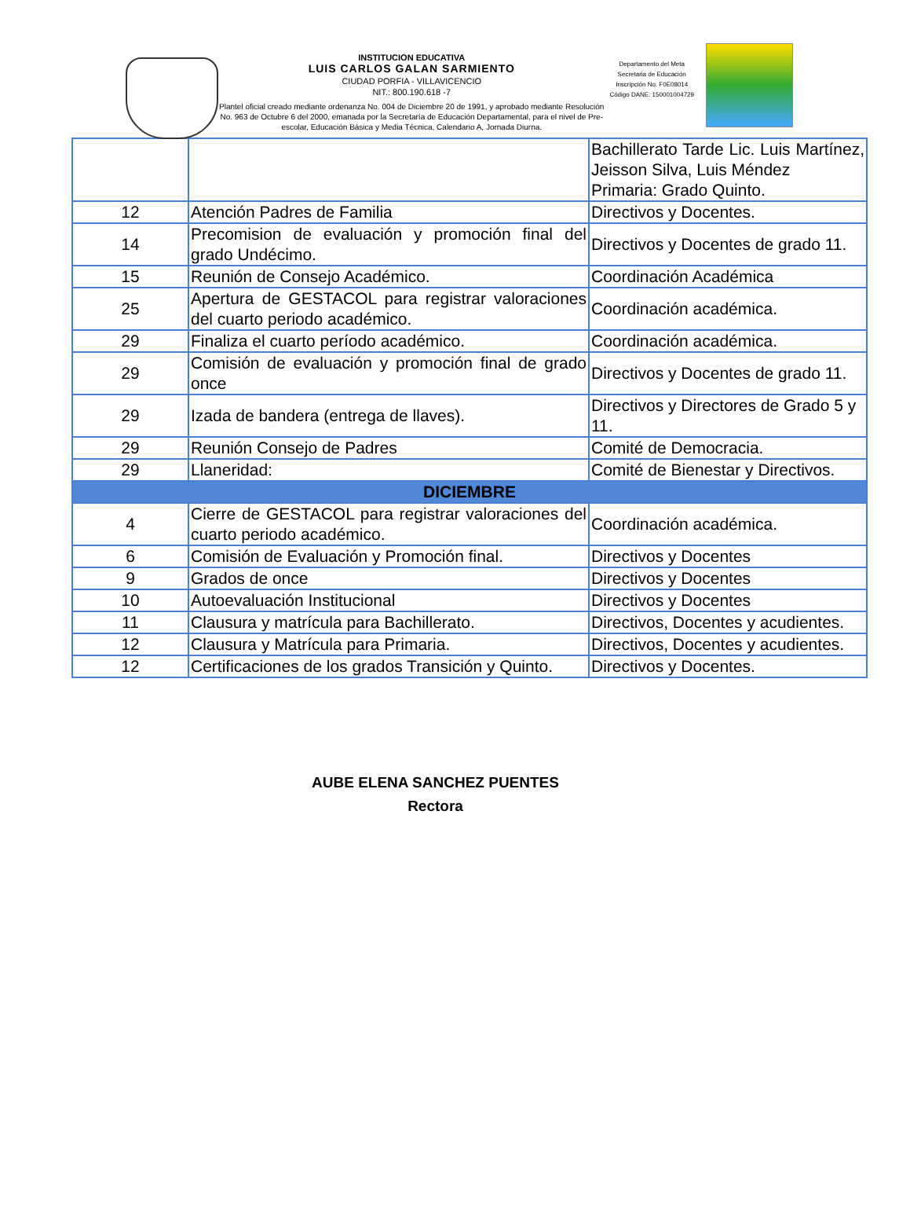INSTITUCION EDUCATIVA
LUIS CARLOS GALAN SARMIENTO
CIUDAD PORFIA - VILLAVICENCIO
NIT.: 800.190.618 -7
Plantel oficial creado mediante ordenanza No. 004 de Diciembre 20 de 1991, y aprobado mediante Resolución No. 963 de Octubre 6 del 2000, emanada por la Secretaría de Educación Departamental, para el nivel de Pre-escolar, Educación Básica y Media Técnica, Calendario A, Jornada Diurna.
Departamento del Meta
Secretaria de Educación
Inscripción No. F0E08014
Código DANE: 150001004729
| | | Bachillerato Tarde Lic. Luis Martínez, Jeisson Silva, Luis Méndez Primaria: Grado Quinto. |
| 12 | Atención Padres de Familia | Directivos y Docentes. |
| 14 | Precomision de evaluación y promoción final del grado Undécimo. | Directivos y Docentes de grado 11. |
| 15 | Reunión de Consejo Académico. | Coordinación Académica |
| 25 | Apertura de GESTACOL para registrar valoraciones del cuarto periodo académico. | Coordinación académica. |
| 29 | Finaliza el cuarto período académico. | Coordinación académica. |
| 29 | Comisión de evaluación y promoción final de grado once | Directivos y Docentes de grado 11. |
| 29 | Izada de bandera (entrega de llaves). | Directivos y Directores de Grado 5 y 11. |
| 29 | Reunión Consejo de Padres | Comité de Democracia. |
| 29 | Llaneridad: | Comité de Bienestar y Directivos. |
| DICIEMBRE | | |
| 4 | Cierre de GESTACOL para registrar valoraciones del cuarto periodo académico. | Coordinación académica. |
| 6 | Comisión de Evaluación y Promoción final. | Directivos y Docentes |
| 9 | Grados de once | Directivos y Docentes |
| 10 | Autoevaluación Institucional | Directivos y Docentes |
| 11 | Clausura y matrícula para Bachillerato. | Directivos, Docentes y acudientes. |
| 12 | Clausura y Matrícula para Primaria. | Directivos, Docentes y acudientes. |
| 12 | Certificaciones de los grados Transición y Quinto. | Directivos y Docentes. |
AUBE ELENA SANCHEZ PUENTES
Rectora